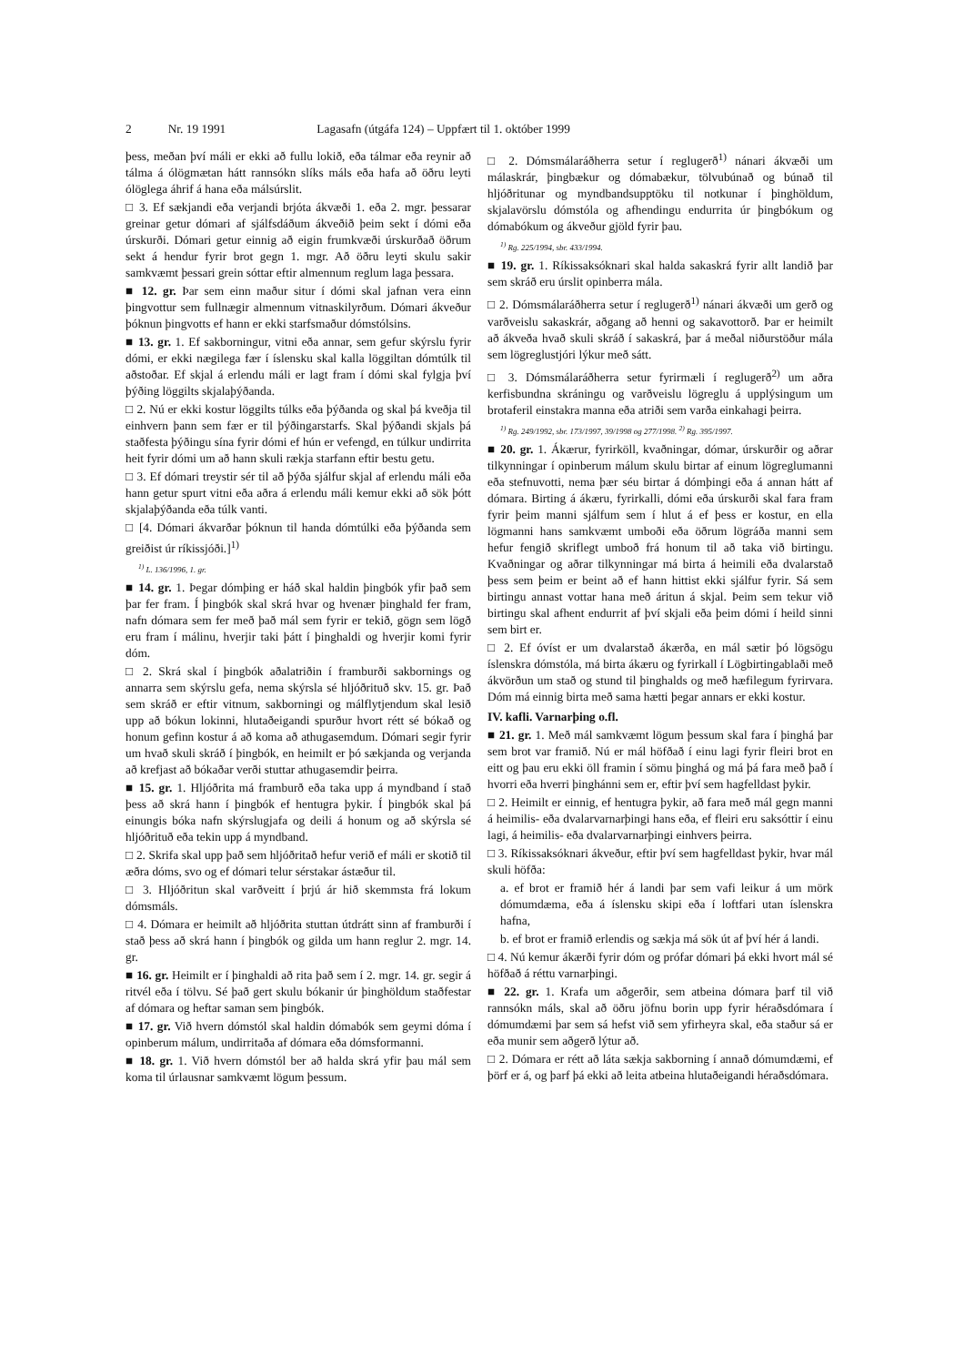2 Nr. 19 1991 Lagasafn (útgáfa 124) – Uppfært til 1. október 1999
þess, meðan því máli er ekki að fullu lokið, eða tálmar eða reynir að tálma á ólögmætan hátt rannsókn slíks máls eða hafa að öðru leyti ólöglega áhrif á hana eða málsúrslit.
□ 3. Ef sækjandi eða verjandi brjóta ákvæði 1. eða 2. mgr. þessarar greinar getur dómari af sjálfsdáðum ákveðið þeim sekt í dómi eða úrskurði. Dómari getur einnig að eigin frumkvæði úrskurðað öðrum sekt á hendur fyrir brot gegn 1. mgr. Að öðru leyti skulu sakir samkvæmt þessari grein sóttar eftir almennum reglum laga þessara.
■ 12. gr. Þar sem einn maður situr í dómi skal jafnan vera einn þingvottur sem fullnægir almennum vitnaskilyrðum. Dómari ákveður þóknun þingvotts ef hann er ekki starfsmaður dómstólsins.
■ 13. gr. 1. Ef sakborningur, vitni eða annar, sem gefur skýrslu fyrir dómi, er ekki nægilega fær í íslensku skal kalla löggiltan dómtúlk til aðstoðar. Ef skjal á erlendu máli er lagt fram í dómi skal fylgja því þýðing löggilts skjalaþýðanda.
□ 2. Nú er ekki kostur löggilts túlks eða þýðanda og skal þá kveðja til einhvern þann sem fær er til þýðingarstarfs. Skal þýðandi skjals þá staðfesta þýðingu sína fyrir dómi ef hún er vefengd, en túlkur undirrita heit fyrir dómi um að hann skuli rækja starfann eftir bestu getu.
□ 3. Ef dómari treystir sér til að þýða sjálfur skjal af erlendu máli eða hann getur spurt vitni eða aðra á erlendu máli kemur ekki að sök þótt skjalaþýðanda eða túlk vanti.
□ [4. Dómari ákvarðar þóknun til handa dómtúlki eða þýðanda sem greiðist úr ríkissjóði.]<sup>1)</sup>
<sup>1)</sup> L. 136/1996, 1. gr.
■ 14. gr. 1. Þegar dómþing er háð skal haldin þingbók yfir það sem þar fer fram. Í þingbók skal skrá hvar og hvenær þinghald fer fram, nafn dómara sem fer með það mál sem fyrir er tekið, gögn sem lögð eru fram í málinu, hverjir taki þátt í þinghaldi og hverjir komi fyrir dóm.
□ 2. Skrá skal í þingbók aðalatriðin í framburði sakbornings og annarra sem skýrslu gefa, nema skýrsla sé hljóðrituð skv. 15. gr. Það sem skráð er eftir vitnum, sakborningi og málflytjendum skal lesið upp að bókun lokinni, hlutaðeigandi spurður hvort rétt sé bókað og honum gefinn kostur á að koma að athugasemdum. Dómari segir fyrir um hvað skuli skráð í þingbók, en heimilt er þó sækjanda og verjanda að krefjast að bókaðar verði stuttar athugasemdir þeirra.
■ 15. gr. 1. Hljóðrita má framburð eða taka upp á myndband í stað þess að skrá hann í þingbók ef hentugra þykir. Í þingbók skal þá einungis bóka nafn skýrslugjafa og deili á honum og að skýrsla sé hljóðrituð eða tekin upp á myndband.
□ 2. Skrifa skal upp það sem hljóðritað hefur verið ef máli er skotið til æðra dóms, svo og ef dómari telur sérstakar ástæður til.
□ 3. Hljóðritun skal varðveitt í þrjú ár hið skemmsta frá lokum dómsmáls.
□ 4. Dómara er heimilt að hljóðrita stuttan útdrátt sinn af framburði í stað þess að skrá hann í þingbók og gilda um hann reglur 2. mgr. 14. gr.
■ 16. gr. Heimilt er í þinghaldi að rita það sem í 2. mgr. 14. gr. segir á ritvél eða í tölvu. Sé það gert skulu bókanir úr þinghöldum staðfestar af dómara og heftar saman sem þingbók.
■ 17. gr. Við hvern dómstól skal haldin dómabók sem geymi dóma í opinberum málum, undirritaða af dómara eða dómsformanni.
■ 18. gr. 1. Við hvern dómstól ber að halda skrá yfir þau mál sem koma til úrlausnar samkvæmt lögum þessum.
□ 2. Dómsmálaráðherra setur í reglugerð<sup>1)</sup> nánari ákvæði um málaskrár, þingbækur og dómabækur, tölvubúnað og búnað til hljóðritunar og myndbandsupptöku til notkunar í þinghöldum, skjalavörslu dómstóla og afhendingu endurrita úr þingbókum og dómabókum og ákveður gjöld fyrir þau.
<sup>1)</sup> Rg. 225/1994, sbr. 433/1994.
■ 19. gr. 1. Ríkissaksóknari skal halda sakaskrá fyrir allt landið þar sem skráð eru úrslit opinberra mála.
□ 2. Dómsmálaráðherra setur í reglugerð<sup>1)</sup> nánari ákvæði um gerð og varðveislu sakaskrár, aðgang að henni og sakavottorð. Þar er heimilt að ákveða hvað skuli skráð í sakaskrá, þar á meðal niðurstöður mála sem lögreglustjóri lýkur með sátt.
□ 3. Dómsmálaráðherra setur fyrirmæli í reglugerð<sup>2)</sup> um aðra kerfisbundna skráningu og varðveislu lögreglu á upplýsingum um brotaferil einstakra manna eða atriði sem varða einkahagi þeirra.
<sup>1)</sup> Rg. 249/1992, sbr. 173/1997, 39/1998 og 277/1998. <sup>2)</sup> Rg. 395/1997.
■ 20. gr. 1. Ákærur, fyrirköll, kvaðningar, dómar, úrskurðir og aðrar tilkynningar í opinberum málum skulu birtar af einum lögreglumanni eða stefnuvotti, nema þær séu birtar á dómþingi eða á annan hátt af dómara. Birting á ákæru, fyrirkalli, dómi eða úrskurði skal fara fram fyrir þeim manni sjálfum sem í hlut á ef þess er kostur, en ella lögmanni hans samkvæmt umboði eða öðrum lögráða manni sem hefur fengið skriflegt umboð frá honum til að taka við birtingu. Kvaðningar og aðrar tilkynningar má birta á heimili eða dvalarstað þess sem þeim er beint að ef hann hittist ekki sjálfur fyrir. Sá sem birtingu annast vottar hana með áritun á skjal. Þeim sem tekur við birtingu skal afhent endurrit af því skjali eða þeim dómi í heild sinni sem birt er.
□ 2. Ef óvíst er um dvalarstað ákærða, en mál sætir þó lögsögu íslenskra dómstóla, má birta ákæru og fyrirkall í Lögbirtingablaði með ákvörðun um stað og stund til þinghalds og með hæfilegum fyrirvara. Dóm má einnig birta með sama hætti þegar annars er ekki kostur.
IV. kafli. Varnarþing o.fl.
■ 21. gr. 1. Með mál samkvæmt lögum þessum skal fara í þinghá þar sem brot var framið. Nú er mál höfðað í einu lagi fyrir fleiri brot en eitt og þau eru ekki öll framin í sömu þinghá og má þá fara með það í hvorri eða hverri þinghánni sem er, eftir því sem hagfelldast þykir.
□ 2. Heimilt er einnig, ef hentugra þykir, að fara með mál gegn manni á heimilis- eða dvalarvarnarþingi hans eða, ef fleiri eru saksóttir í einu lagi, á heimilis- eða dvalarvarnarþingi einhvers þeirra.
□ 3. Ríkissaksóknari ákveður, eftir því sem hagfelldast þykir, hvar mál skuli höfða:
a. ef brot er framið hér á landi þar sem vafi leikur á um mörk dómumdæma, eða á íslensku skipi eða í loftfari utan íslenskra hafna,
b. ef brot er framið erlendis og sækja má sök út af því hér á landi.
□ 4. Nú kemur ákærði fyrir dóm og prófar dómari þá ekki hvort mál sé höfðað á réttu varnarþingi.
■ 22. gr. 1. Krafa um aðgerðir, sem atbeina dómara þarf til við rannsókn máls, skal að öðru jöfnu borin upp fyrir héraðsdómara í dómumdæmi þar sem sá hefst við sem yfirheyra skal, eða staður sá er eða munir sem aðgerð lýtur að.
□ 2. Dómara er rétt að láta sækja sakborning í annað dómumdæmi, ef þörf er á, og þarf þá ekki að leita atbeina hlutaðeigandi héraðsdómara.